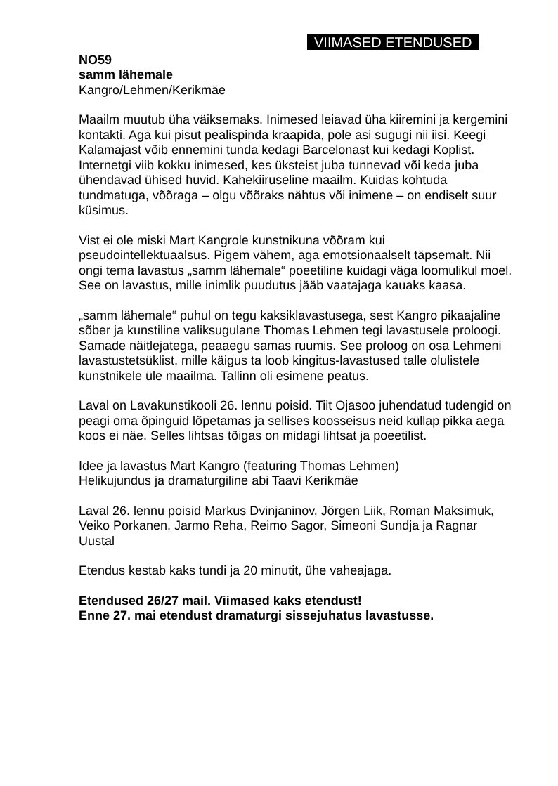VIIMASED ETENDUSED
NO59
samm lähemale
Kangro/Lehmen/Kerikmäe
Maailm muutub üha väiksemaks. Inimesed leiavad üha kiiremini ja kergemini kontakti. Aga kui pisut pealispinda kraapida, pole asi sugugi nii iisi. Keegi Kalamajast võib ennemini tunda kedagi Barcelonast kui kedagi Koplist. Internetgi viib kokku inimesed, kes üksteist juba tunnevad või keda juba ühendavad ühised huvid. Kahekiiruseline maailm. Kuidas kohtuda tundmatuga, võõraga – olgu võõraks nähtus või inimene – on endiselt suur küsimus.
Vist ei ole miski Mart Kangrole kunstnikuna võõram kui pseudointellektuaalsus. Pigem vähem, aga emotsionaalselt täpsemalt. Nii ongi tema lavastus „samm lähemale“ poeetiline kuidagi väga loomulikul moel. See on lavastus, mille inimlik puudutus jääb vaatajaga kauaks kaasa.
„samm lähemale“ puhul on tegu kaksiklavastusega, sest Kangro pikaajaline sõber ja kunstiline valiksugulane Thomas Lehmen tegi lavastusele proloogi. Samade näitlejatega, peaaegu samas ruumis. See proloog on osa Lehmeni lavastustetsüklist, mille käigus ta loob kingitus-lavastused talle olulistele kunstnikele üle maailma. Tallinn oli esimene peatus.
Laval on Lavakunstikooli 26. lennu poisid. Tiit Ojasoo juhendatud tudengid on peagi oma õpinguid lõpetamas ja sellises koosseisus neid küllap pikka aega koos ei näe. Selles lihtsas tõigas on midagi lihtsat ja poeetilist.
Idee ja lavastus Mart Kangro (featuring Thomas Lehmen)
Helikujundus ja dramaturgiline abi Taavi Kerikmäe
Laval 26. lennu poisid Markus Dvinjaninov, Jörgen Liik, Roman Maksimuk, Veiko Porkanen, Jarmo Reha, Reimo Sagor, Simeoni Sundja ja Ragnar Uustal
Etendus kestab kaks tundi ja 20 minutit, ühe vaheajaga.
Etendused 26/27 mail. Viimased kaks etendust!
Enne 27. mai etendust dramaturgi sissejuhatus lavastusse.